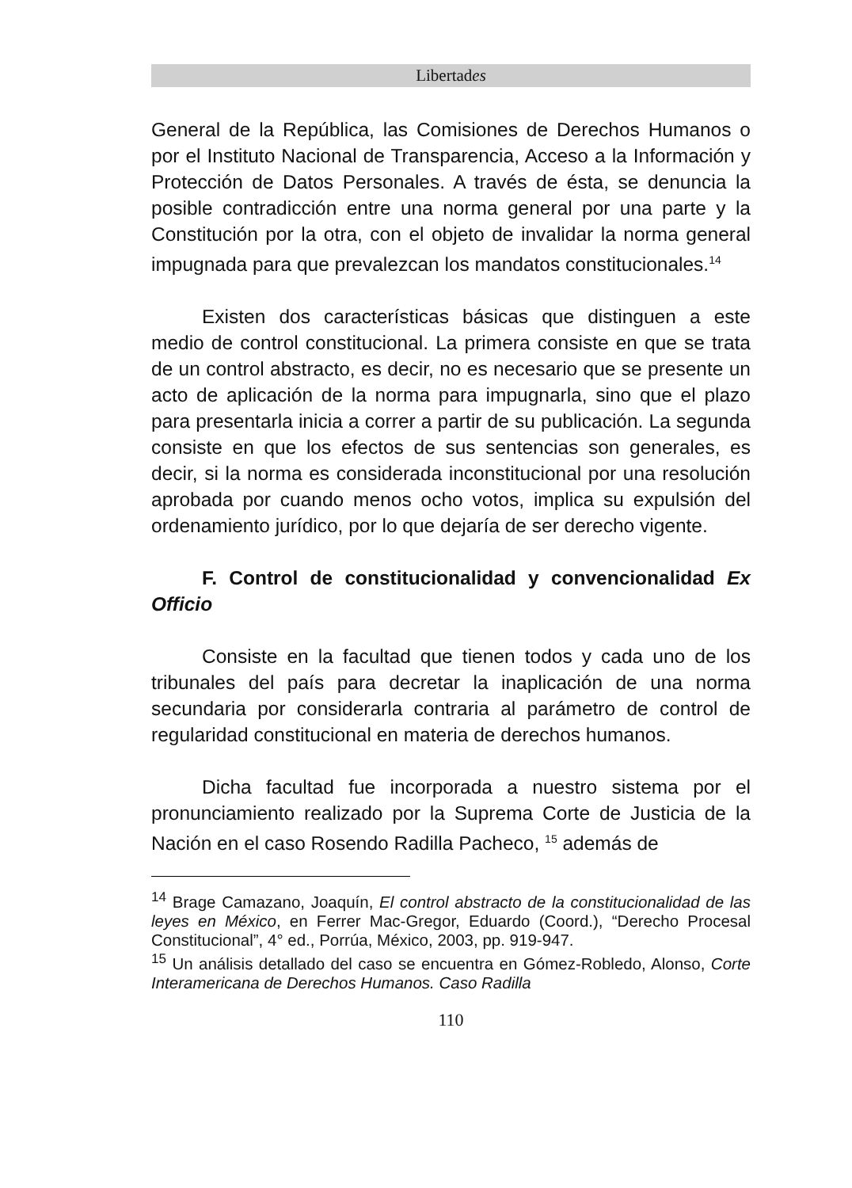Libertades
General de la República, las Comisiones de Derechos Humanos o por el Instituto Nacional de Transparencia, Acceso a la Información y Protección de Datos Personales. A través de ésta, se denuncia la posible contradicción entre una norma general por una parte y la Constitución por la otra, con el objeto de invalidar la norma general impugnada para que prevalezcan los mandatos constitucionales.<sup>14</sup>
Existen dos características básicas que distinguen a este medio de control constitucional. La primera consiste en que se trata de un control abstracto, es decir, no es necesario que se presente un acto de aplicación de la norma para impugnarla, sino que el plazo para presentarla inicia a correr a partir de su publicación. La segunda consiste en que los efectos de sus sentencias son generales, es decir, si la norma es considerada inconstitucional por una resolución aprobada por cuando menos ocho votos, implica su expulsión del ordenamiento jurídico, por lo que dejaría de ser derecho vigente.
F. Control de constitucionalidad y convencionalidad Ex Officio
Consiste en la facultad que tienen todos y cada uno de los tribunales del país para decretar la inaplicación de una norma secundaria por considerarla contraria al parámetro de control de regularidad constitucional en materia de derechos humanos.
Dicha facultad fue incorporada a nuestro sistema por el pronunciamiento realizado por la Suprema Corte de Justicia de la Nación en el caso Rosendo Radilla Pacheco, <sup>15</sup> además de
<sup>14</sup> Brage Camazano, Joaquín, El control abstracto de la constitucionalidad de las leyes en México, en Ferrer Mac-Gregor, Eduardo (Coord.), “Derecho Procesal Constitucional”, 4° ed., Porrúa, México, 2003, pp. 919-947.
<sup>15</sup> Un análisis detallado del caso se encuentra en Gómez-Robledo, Alonso, Corte Interamericana de Derechos Humanos. Caso Radilla
110